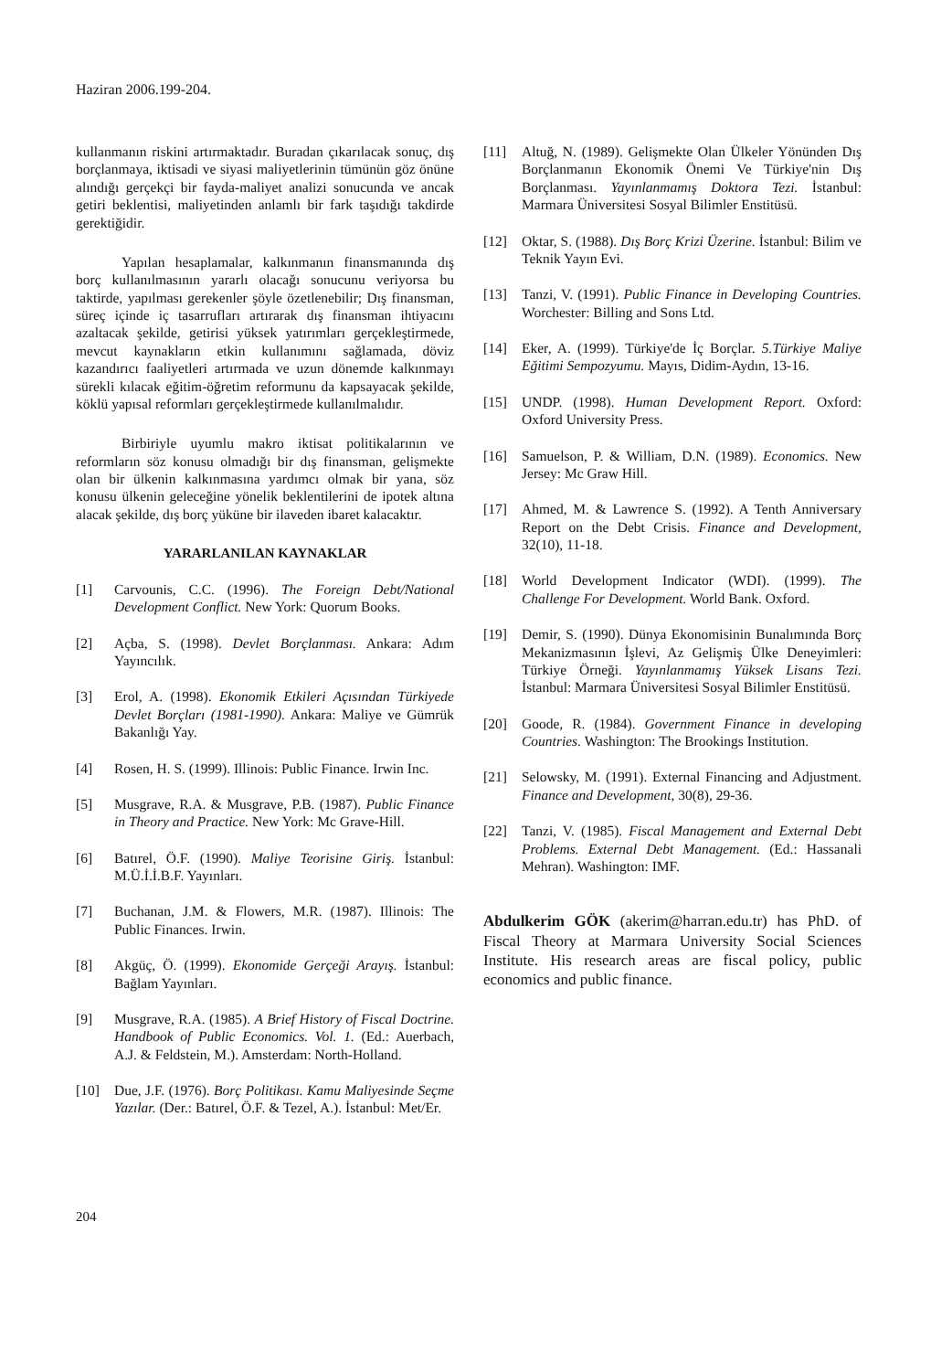Haziran 2006.199-204.
kullanmanın riskini artırmaktadır. Buradan çıkarılacak sonuç, dış borçlanmaya, iktisadi ve siyasi maliyetlerinin tümünün göz önüne alındığı gerçekçi bir fayda-maliyet analizi sonucunda ve ancak getiri beklentisi, maliyetinden anlamlı bir fark taşıdığı takdirde gerektiğidir.
Yapılan hesaplamalar, kalkınmanın finansmanında dış borç kullanılmasının yararlı olacağı sonucunu veriyorsa bu taktirde, yapılması gerekenler şöyle özetlenebilir; Dış finansman, süreç içinde iç tasarrufları artırarak dış finansman ihtiyacını azaltacak şekilde, getirisi yüksek yatırımları gerçekleştirmede, mevcut kaynakların etkin kullanımını sağlamada, döviz kazandırıcı faaliyetleri artırmada ve uzun dönemde kalkınmayı sürekli kılacak eğitim-öğretim reformunu da kapsayacak şekilde, köklü yapısal reformları gerçekleştirmede kullanılmalıdır.
Birbiriyle uyumlu makro iktisat politikalarının ve reformların söz konusu olmadığı bir dış finansman, gelişmekte olan bir ülkenin kalkınmasına yardımcı olmak bir yana, söz konusu ülkenin geleceğine yönelik beklentilerini de ipotek altına alacak şekilde, dış borç yüküne bir ilaveden ibaret kalacaktır.
YARARLANILAN KAYNAKLAR
[1] Carvounis, C.C. (1996). The Foreign Debt/National Development Conflict. New York: Quorum Books.
[2] Açba, S. (1998). Devlet Borçlanması. Ankara: Adım Yayıncılık.
[3] Erol, A. (1998). Ekonomik Etkileri Açısından Türkiyede Devlet Borçları (1981-1990). Ankara: Maliye ve Gümrük Bakanlığı Yay.
[4] Rosen, H. S. (1999). Illinois: Public Finance. Irwin Inc.
[5] Musgrave, R.A. & Musgrave, P.B. (1987). Public Finance in Theory and Practice. New York: Mc Grave-Hill.
[6] Batırel, Ö.F. (1990). Maliye Teorisine Giriş. İstanbul: M.Ü.İ.İ.B.F. Yayınları.
[7] Buchanan, J.M. & Flowers, M.R. (1987). Illinois: The Public Finances. Irwin.
[8] Akgüç, Ö. (1999). Ekonomide Gerçeği Arayış. İstanbul: Bağlam Yayınları.
[9] Musgrave, R.A. (1985). A Brief History of Fiscal Doctrine. Handbook of Public Economics. Vol. 1. (Ed.: Auerbach, A.J. & Feldstein, M.). Amsterdam: North-Holland.
[10] Due, J.F. (1976). Borç Politikası. Kamu Maliyesinde Seçme Yazılar. (Der.: Batırel, Ö.F. & Tezel, A.). İstanbul: Met/Er.
[11] Altuğ, N. (1989). Gelişmekte Olan Ülkeler Yönünden Dış Borçlanmanın Ekonomik Önemi Ve Türkiye'nin Dış Borçlanması. Yayınlanmamış Doktora Tezi. İstanbul: Marmara Üniversitesi Sosyal Bilimler Enstitüsü.
[12] Oktar, S. (1988). Dış Borç Krizi Üzerine. İstanbul: Bilim ve Teknik Yayın Evi.
[13] Tanzi, V. (1991). Public Finance in Developing Countries. Worchester: Billing and Sons Ltd.
[14] Eker, A. (1999). Türkiye'de İç Borçlar. 5.Türkiye Maliye Eğitimi Sempozyumu. Mayıs, Didim-Aydın, 13-16.
[15] UNDP. (1998). Human Development Report. Oxford: Oxford University Press.
[16] Samuelson, P. & William, D.N. (1989). Economics. New Jersey: Mc Graw Hill.
[17] Ahmed, M. & Lawrence S. (1992). A Tenth Anniversary Report on the Debt Crisis. Finance and Development, 32(10), 11-18.
[18] World Development Indicator (WDI). (1999). The Challenge For Development. World Bank. Oxford.
[19] Demir, S. (1990). Dünya Ekonomisinin Bunalımında Borç Mekanizmasının İşlevi, Az Gelişmiş Ülke Deneyimleri: Türkiye Örneği. Yayınlanmamış Yüksek Lisans Tezi. İstanbul: Marmara Üniversitesi Sosyal Bilimler Enstitüsü.
[20] Goode, R. (1984). Government Finance in developing Countries. Washington: The Brookings Institution.
[21] Selowsky, M. (1991). External Financing and Adjustment. Finance and Development, 30(8), 29-36.
[22] Tanzi, V. (1985). Fiscal Management and External Debt Problems. External Debt Management. (Ed.: Hassanali Mehran). Washington: IMF.
Abdulkerim GÖK (akerim@harran.edu.tr) has PhD. of Fiscal Theory at Marmara University Social Sciences Institute. His research areas are fiscal policy, public economics and public finance.
204